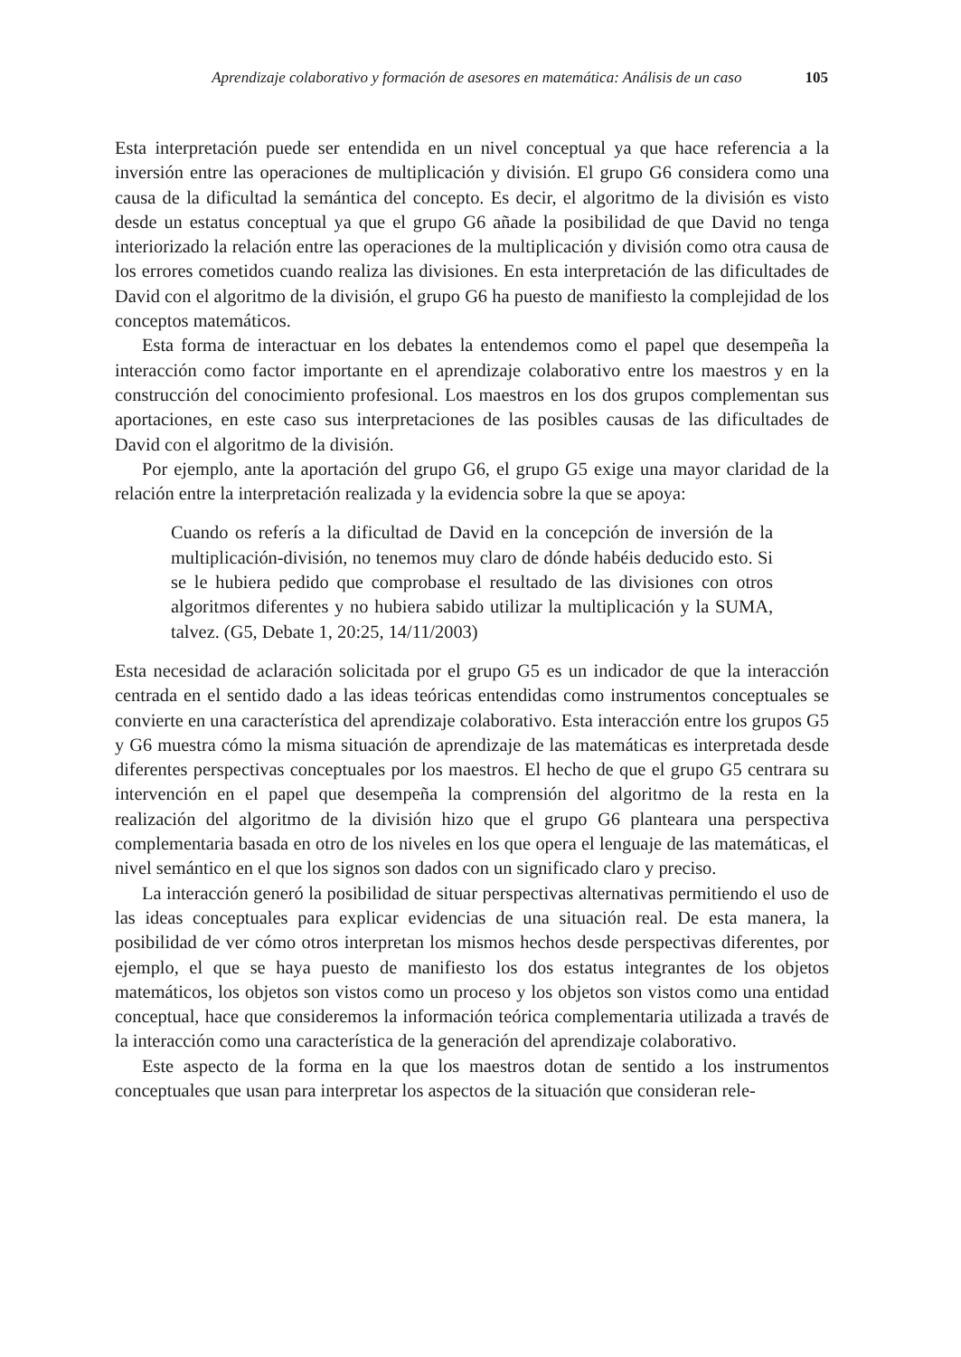Aprendizaje colaborativo y formación de asesores en matemática: Análisis de un caso 105
Esta interpretación puede ser entendida en un nivel conceptual ya que hace referencia a la inversión entre las operaciones de multiplicación y división. El grupo G6 considera como una causa de la dificultad la semántica del concepto. Es decir, el algoritmo de la división es visto desde un estatus conceptual ya que el grupo G6 añade la posibilidad de que David no tenga interiorizado la relación entre las operaciones de la multiplicación y división como otra causa de los errores cometidos cuando realiza las divisiones. En esta interpretación de las dificultades de David con el algoritmo de la división, el grupo G6 ha puesto de manifiesto la complejidad de los conceptos matemáticos.
Esta forma de interactuar en los debates la entendemos como el papel que desempeña la interacción como factor importante en el aprendizaje colaborativo entre los maestros y en la construcción del conocimiento profesional. Los maestros en los dos grupos complementan sus aportaciones, en este caso sus interpretaciones de las posibles causas de las dificultades de David con el algoritmo de la división.
Por ejemplo, ante la aportación del grupo G6, el grupo G5 exige una mayor claridad de la relación entre la interpretación realizada y la evidencia sobre la que se apoya:
Cuando os referís a la dificultad de David en la concepción de inversión de la multiplicación-división, no tenemos muy claro de dónde habéis deducido esto. Si se le hubiera pedido que comprobase el resultado de las divisiones con otros algoritmos diferentes y no hubiera sabido utilizar la multiplicación y la SUMA, talvez. (G5, Debate 1, 20:25, 14/11/2003)
Esta necesidad de aclaración solicitada por el grupo G5 es un indicador de que la interacción centrada en el sentido dado a las ideas teóricas entendidas como instrumentos conceptuales se convierte en una característica del aprendizaje colaborativo. Esta interacción entre los grupos G5 y G6 muestra cómo la misma situación de aprendizaje de las matemáticas es interpretada desde diferentes perspectivas conceptuales por los maestros. El hecho de que el grupo G5 centrara su intervención en el papel que desempeña la comprensión del algoritmo de la resta en la realización del algoritmo de la división hizo que el grupo G6 planteara una perspectiva complementaria basada en otro de los niveles en los que opera el lenguaje de las matemáticas, el nivel semántico en el que los signos son dados con un significado claro y preciso.
La interacción generó la posibilidad de situar perspectivas alternativas permitiendo el uso de las ideas conceptuales para explicar evidencias de una situación real. De esta manera, la posibilidad de ver cómo otros interpretan los mismos hechos desde perspectivas diferentes, por ejemplo, el que se haya puesto de manifiesto los dos estatus integrantes de los objetos matemáticos, los objetos son vistos como un proceso y los objetos son vistos como una entidad conceptual, hace que consideremos la información teórica complementaria utilizada a través de la interacción como una característica de la generación del aprendizaje colaborativo.
Este aspecto de la forma en la que los maestros dotan de sentido a los instrumentos conceptuales que usan para interpretar los aspectos de la situación que consideran rele-